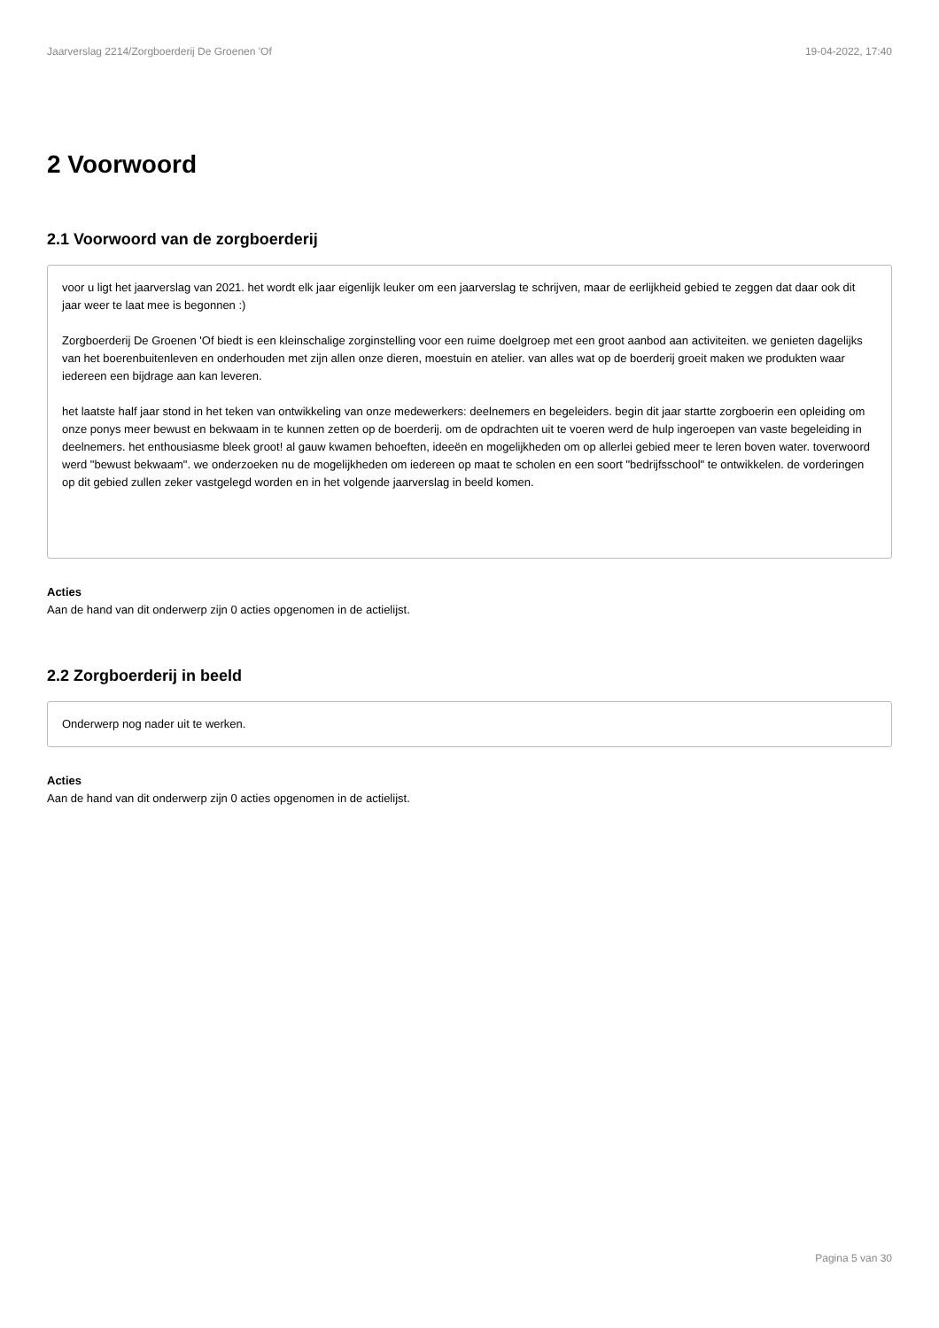Jaarverslag 2214/Zorgboerderij De Groenen 'Of 19-04-2022, 17:40
2 Voorwoord
2.1 Voorwoord van de zorgboerderij
voor u ligt het jaarverslag van 2021. het wordt elk jaar eigenlijk leuker om een jaarverslag te schrijven, maar de eerlijkheid gebied te zeggen dat daar ook dit jaar weer te laat mee is begonnen :)
Zorgboerderij De Groenen 'Of biedt is een kleinschalige zorginstelling voor een ruime doelgroep met een groot aanbod aan activiteiten. we genieten dagelijks van het boerenbuitenleven en onderhouden met zijn allen onze dieren, moestuin en atelier. van alles wat op de boerderij groeit maken we produkten waar iedereen een bijdrage aan kan leveren.
het laatste half jaar stond in het teken van ontwikkeling van onze medewerkers: deelnemers en begeleiders. begin dit jaar startte zorgboerin een opleiding om onze ponys meer bewust en bekwaam in te kunnen zetten op de boerderij. om de opdrachten uit te voeren werd de hulp ingeroepen van vaste begeleiding in deelnemers. het enthousiasme bleek groot! al gauw kwamen behoeften, ideeën en mogelijkheden om op allerlei gebied meer te leren boven water. toverwoord werd "bewust bekwaam". we onderzoeken nu de mogelijkheden om iedereen op maat te scholen en een soort "bedrijfsschool" te ontwikkelen. de vorderingen op dit gebied zullen zeker vastgelegd worden en in het volgende jaarverslag in beeld komen.
Acties
Aan de hand van dit onderwerp zijn 0 acties opgenomen in de actielijst.
2.2 Zorgboerderij in beeld
Onderwerp nog nader uit te werken.
Acties
Aan de hand van dit onderwerp zijn 0 acties opgenomen in de actielijst.
Pagina 5 van 30